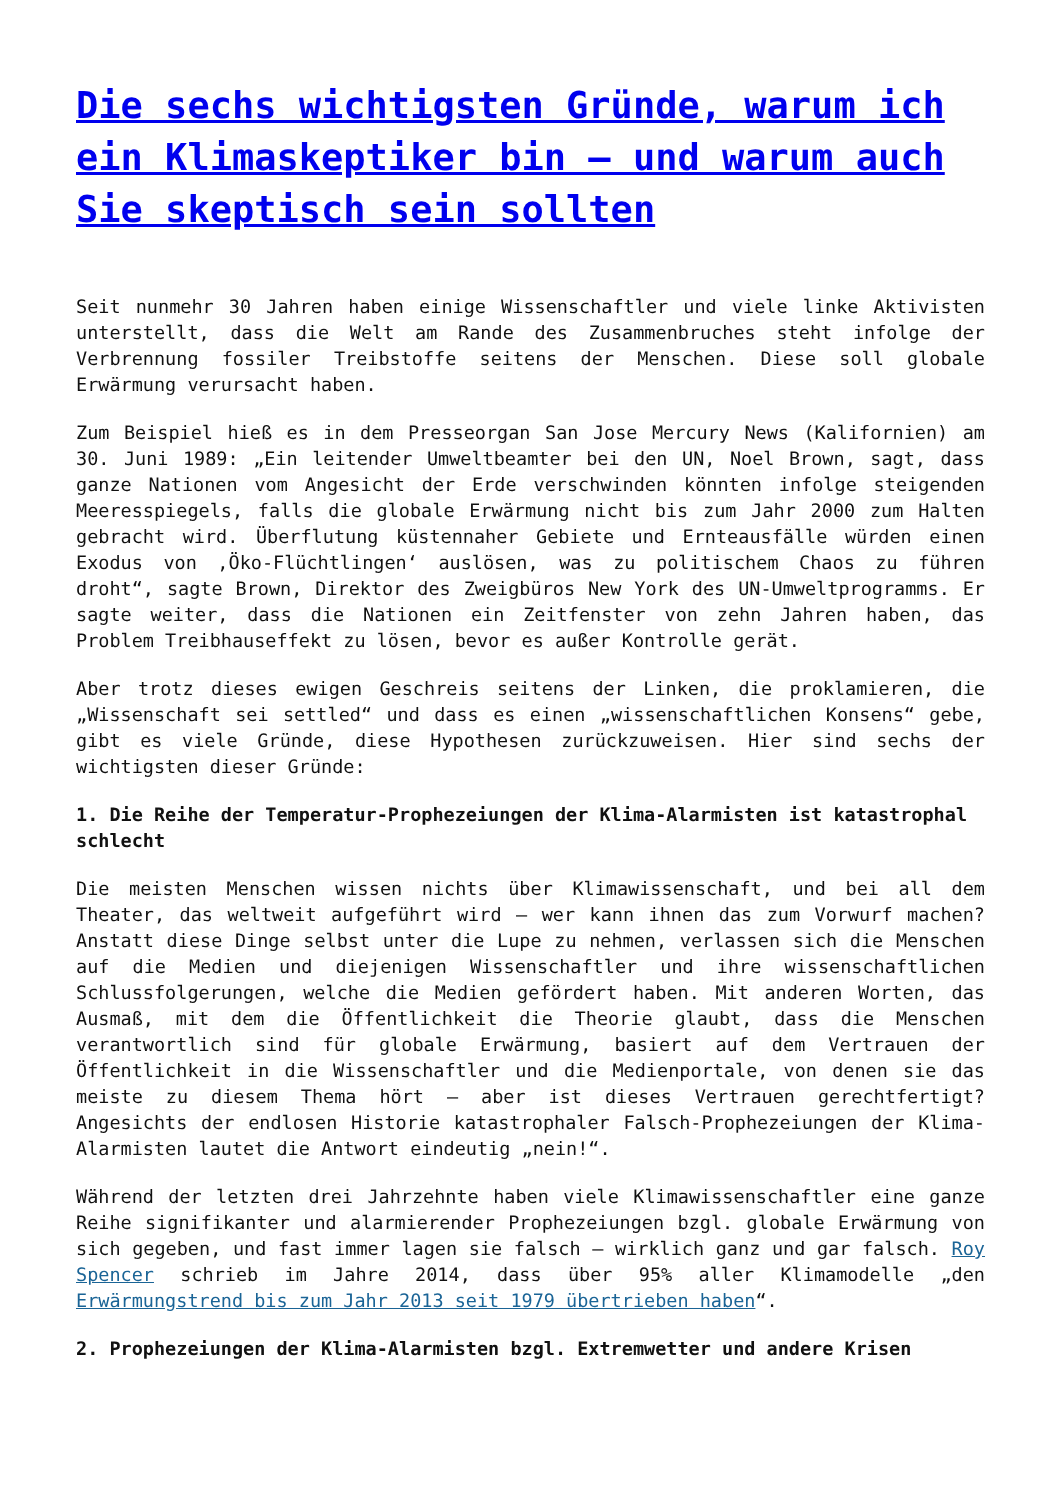Die sechs wichtigsten Gründe, warum ich ein Klimaskeptiker bin – und warum auch Sie skeptisch sein sollten
Seit nunmehr 30 Jahren haben einige Wissenschaftler und viele linke Aktivisten unterstellt, dass die Welt am Rande des Zusammenbruches steht infolge der Verbrennung fossiler Treibstoffe seitens der Menschen. Diese soll globale Erwärmung verursacht haben.
Zum Beispiel hieß es in dem Presseorgan San Jose Mercury News (Kalifornien) am 30. Juni 1989: „Ein leitender Umweltbeamter bei den UN, Noel Brown, sagt, dass ganze Nationen vom Angesicht der Erde verschwinden könnten infolge steigenden Meeresspiegels, falls die globale Erwärmung nicht bis zum Jahr 2000 zum Halten gebracht wird. Überflutung küstennaher Gebiete und Ernteausfälle würden einen Exodus von ‚Öko-Flüchtlingen‘ auslösen, was zu politischem Chaos zu führen droht“, sagte Brown, Direktor des Zweigbüros New York des UN-Umweltprogramms. Er sagte weiter, dass die Nationen ein Zeitfenster von zehn Jahren haben, das Problem Treibhauseffekt zu lösen, bevor es außer Kontrolle gerät.
Aber trotz dieses ewigen Geschreis seitens der Linken, die proklamieren, die „Wissenschaft sei settled“ und dass es einen „wissenschaftlichen Konsens“ gebe, gibt es viele Gründe, diese Hypothesen zurückzuweisen. Hier sind sechs der wichtigsten dieser Gründe:
1. Die Reihe der Temperatur-Prophezeiungen der Klima-Alarmisten ist katastrophal schlecht
Die meisten Menschen wissen nichts über Klimawissenschaft, und bei all dem Theater, das weltweit aufgeführt wird – wer kann ihnen das zum Vorwurf machen? Anstatt diese Dinge selbst unter die Lupe zu nehmen, verlassen sich die Menschen auf die Medien und diejenigen Wissenschaftler und ihre wissenschaftlichen Schlussfolgerungen, welche die Medien gefördert haben. Mit anderen Worten, das Ausmaß, mit dem die Öffentlichkeit die Theorie glaubt, dass die Menschen verantwortlich sind für globale Erwärmung, basiert auf dem Vertrauen der Öffentlichkeit in die Wissenschaftler und die Medienportale, von denen sie das meiste zu diesem Thema hört – aber ist dieses Vertrauen gerechtfertigt? Angesichts der endlosen Historie katastrophaler Falsch-Prophezeiungen der Klima-Alarmisten lautet die Antwort eindeutig „nein!“.
Während der letzten drei Jahrzehnte haben viele Klimawissenschaftler eine ganze Reihe signifikanter und alarmierender Prophezeiungen bzgl. globale Erwärmung von sich gegeben, und fast immer lagen sie falsch – wirklich ganz und gar falsch. Roy Spencer schrieb im Jahre 2014, dass über 95% aller Klimamodelle „den Erwärmungstrend bis zum Jahr 2013 seit 1979 übertrieben haben“.
2. Prophezeiungen der Klima-Alarmisten bzgl. Extremwetter und andere Krisen